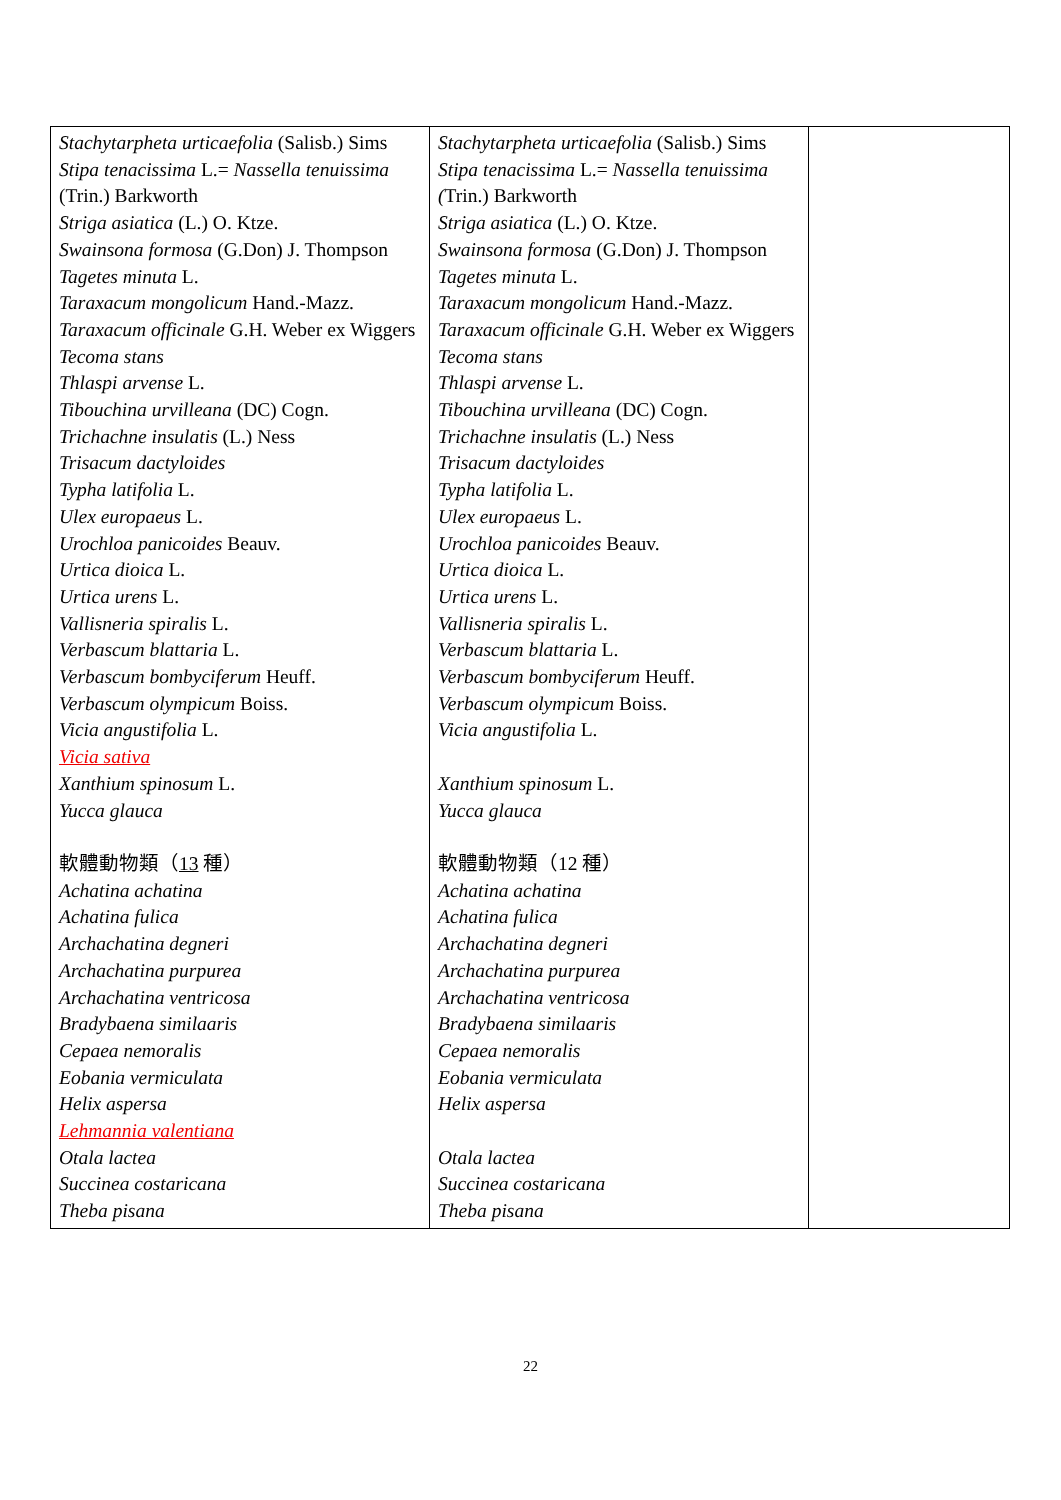| Stachytarpheta urticaefolia (Salisb.) Sims Stipa tenacissima L.= Nassella tenuissima (Trin.) Barkworth Striga asiatica (L.) O. Ktze. Swainsona formosa (G.Don) J. Thompson Tagetes minuta L. Taraxacum mongolicum Hand.-Mazz. Taraxacum officinale G.H. Weber ex Wiggers Tecoma stans Thlaspi arvense L. Tibouchina urvilleana (DC) Cogn. Trichachne insulatis (L.) Ness Trisacum dactyloides Typha latifolia L. Ulex europaeus L. Urochloa panicoides Beauv. Urtica dioica L. Urtica urens L. Vallisneria spiralis L. Verbascum blattaria L. Verbascum bombyciferum Heuff. Verbascum olympicum Boiss. Vicia angustifolia L. Vicia sativa Xanthium spinosum L. Yucca glauca 軟體動物類（ 13 種） Achatina achatina Achatina fulica Archachatina degneri Archachatina purpurea Archachatina ventricosa Bradybaena similaaris Cepaea nemoralis Eobania vermiculata Helix aspersa Lehmannia valentiana Otala lactea Succinea costaricana Theba pisana | Stachytarpheta urticaefolia (Salisb.) Sims Stipa tenacissima L.= Nassella tenuissima ( Trin.) Barkworth Striga asiatica (L.) O. Ktze. Swainsona formosa (G.Don) J. Thompson Tagetes minuta L. Taraxacum mongolicum Hand.-Mazz. Taraxacum officinale G.H. Weber ex Wiggers Tecoma stans Thlaspi arvense L. Tibouchina urvilleana (DC) Cogn. Trichachne insulatis (L.) Ness Trisacum dactyloides Typha latifolia L. Ulex europaeus L. Urochloa panicoides Beauv. Urtica dioica L. Urtica urens L. Vallisneria spiralis L. Verbascum blattaria L. Verbascum bombyciferum Heuff. Verbascum olympicum Boiss. Vicia angustifolia L. Xanthium spinosum L. Yucca glauca 軟體動物類（12 種） Achatina achatina Achatina fulica Archachatina degneri Archachatina purpurea Archachatina ventricosa Bradybaena similaaris Cepaea nemoralis Eobania vermiculata Helix aspersa Otala lactea Succinea costaricana Theba pisana | |
22